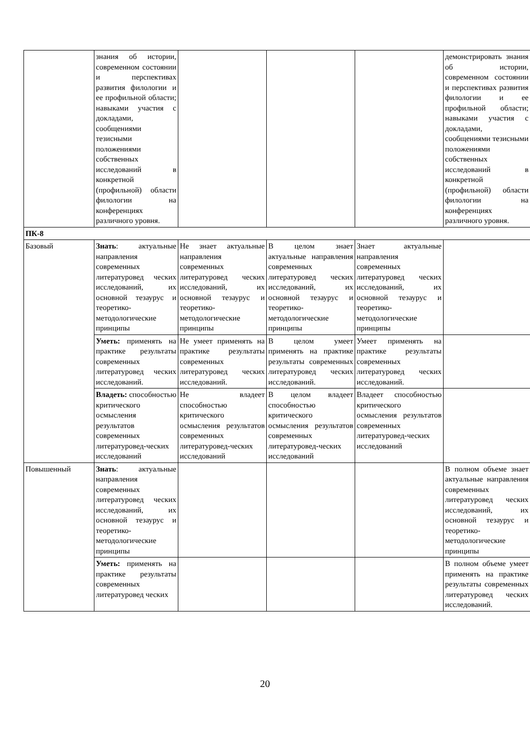| | знания об истории, современном состоянии и перспективах развития филологии и ее профильной области; навыками участия с докладами, сообщениями тезисными положениями собственных исследований в конкретной (профильной) области филологии на конференциях различного уровня. | | | | демонстрировать знания об истории, современном состоянии и перспективах развития филологии и ее профильной области; навыками участия с докладами, сообщениями тезисными положениями собственных исследований в конкретной (профильной) области филологии на конференциях различного уровня. |
| ПК-8 | | | | | |
| Базовый | Знать : актуальные направления современных литературовед ческих исследований, их основной тезаурус и теоретико-методологические принципы | Не знает актуальные направления современных литературовед ческих исследований, их основной тезаурус и теоретико-методологические принципы | В целом знает актуальные направления современных литературовед ческих исследований, их основной тезаурус и теоретико-методологические принципы | Знает актуальные направления современных литературовед ческих исследований, их основной тезаурус и теоретико-методологические принципы | |
| | Уметь: применять на практике результаты современных литературовед ческих исследований. | Не умеет применять на практике результаты современных литературовед ческих исследований. | В целом умеет применять на практике результаты современных литературовед ческих исследований. | Умеет применять на практике результаты современных литературовед ческих исследований. | |
| | Владеть: способностью критического осмысления результатов современных литературовед-ческих исследований | Не владеет способностью критического осмысления результатов современных литературовед-ческих исследований | В целом владеет способностью критического осмысления результатов современных литературовед-ческих исследований | Владеет способностью критического осмысления результатов современных литературовед-ческих исследований | |
| Повышенный | Знать : актуальные направления современных литературовед ческих исследований, их основной тезаурус и теоретико-методологические принципы | | | | В полном объеме знает актуальные направления современных литературовед ческих исследований, их основной тезаурус и теоретико-методологические принципы |
| | Уметь: применять на практике результаты современных литературовед ческих | | | | В полном объеме умеет применять на практике результаты современных литературовед ческих исследований. |
20